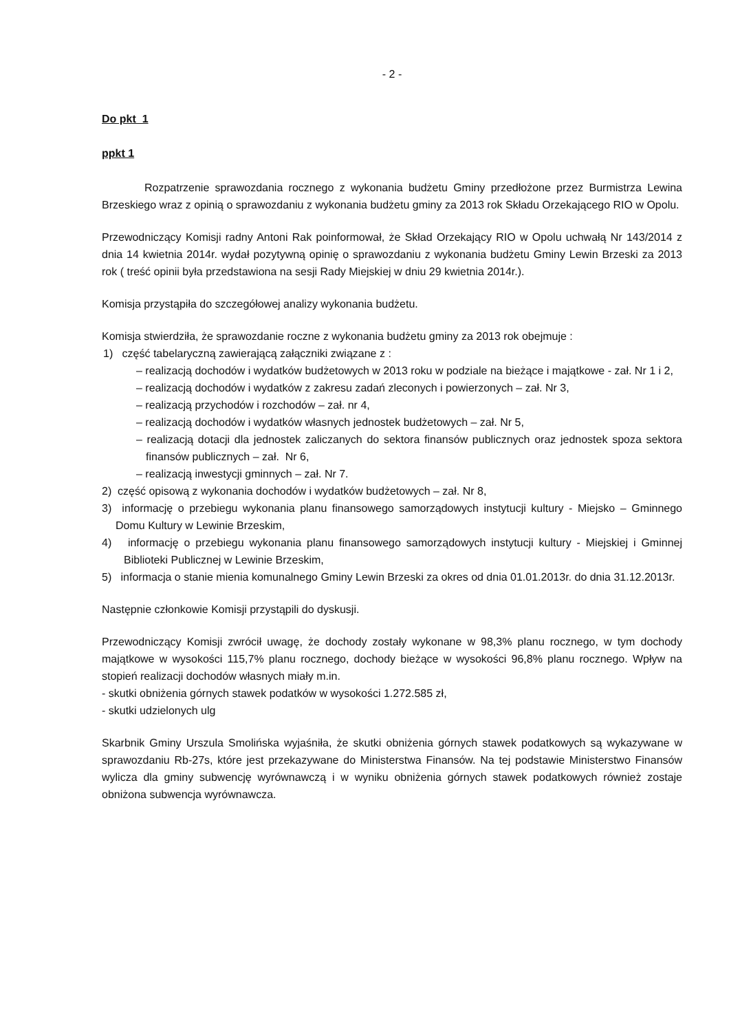- 2 -
Do pkt 1
ppkt 1
Rozpatrzenie sprawozdania rocznego z wykonania budżetu Gminy przedłożone przez Burmistrza Lewina Brzeskiego wraz z opinią o sprawozdaniu z wykonania budżetu gminy za 2013 rok Składu Orzekającego RIO w Opolu.
Przewodniczący Komisji radny Antoni Rak poinformował, że Skład Orzekający RIO w Opolu uchwałą Nr 143/2014 z dnia 14 kwietnia 2014r. wydał pozytywną opinię o sprawozdaniu z wykonania budżetu Gminy Lewin Brzeski za 2013 rok ( treść opinii była przedstawiona na sesji Rady Miejskiej w dniu 29 kwietnia 2014r.).
Komisja przystąpiła do szczegółowej analizy wykonania budżetu.
Komisja stwierdziła, że sprawozdanie roczne z wykonania budżetu gminy za 2013 rok obejmuje :
1) część tabelaryczną zawierającą załączniki związane z :
– realizacją dochodów i wydatków budżetowych w 2013 roku w podziale na bieżące i majątkowe - zał. Nr 1 i 2,
– realizacją dochodów i wydatków z zakresu zadań zleconych i powierzonych – zał. Nr 3,
– realizacją przychodów i rozchodów – zał. nr 4,
– realizacją dochodów i wydatków własnych jednostek budżetowych – zał. Nr 5,
– realizacją dotacji dla jednostek zaliczanych do sektora finansów publicznych oraz jednostek spoza sektora finansów publicznych – zał. Nr 6,
– realizacją inwestycji gminnych – zał. Nr 7.
2) część opisową z wykonania dochodów i wydatków budżetowych – zał. Nr 8,
3) informację o przebiegu wykonania planu finansowego samorządowych instytucji kultury - Miejsko – Gminnego Domu Kultury w Lewinie Brzeskim,
4) informację o przebiegu wykonania planu finansowego samorządowych instytucji kultury - Miejskiej i Gminnej Biblioteki Publicznej w Lewinie Brzeskim,
5) informacja o stanie mienia komunalnego Gminy Lewin Brzeski za okres od dnia 01.01.2013r. do dnia 31.12.2013r.
Następnie członkowie Komisji przystąpili do dyskusji.
Przewodniczący Komisji zwrócił uwagę, że dochody zostały wykonane w 98,3% planu rocznego, w tym dochody majątkowe w wysokości 115,7% planu rocznego, dochody bieżące w wysokości 96,8% planu rocznego. Wpływ na stopień realizacji dochodów własnych miały m.in.
- skutki obniżenia górnych stawek podatków w wysokości 1.272.585 zł,
- skutki udzielonych ulg
Skarbnik Gminy Urszula Smolińska wyjaśniła, że skutki obniżenia górnych stawek podatkowych są wykazywane w sprawozdaniu Rb-27s, które jest przekazywane do Ministerstwa Finansów. Na tej podstawie Ministerstwo Finansów wylicza dla gminy subwencję wyrównawczą i w wyniku obniżenia górnych stawek podatkowych również zostaje obniżona subwencja wyrównawcza.